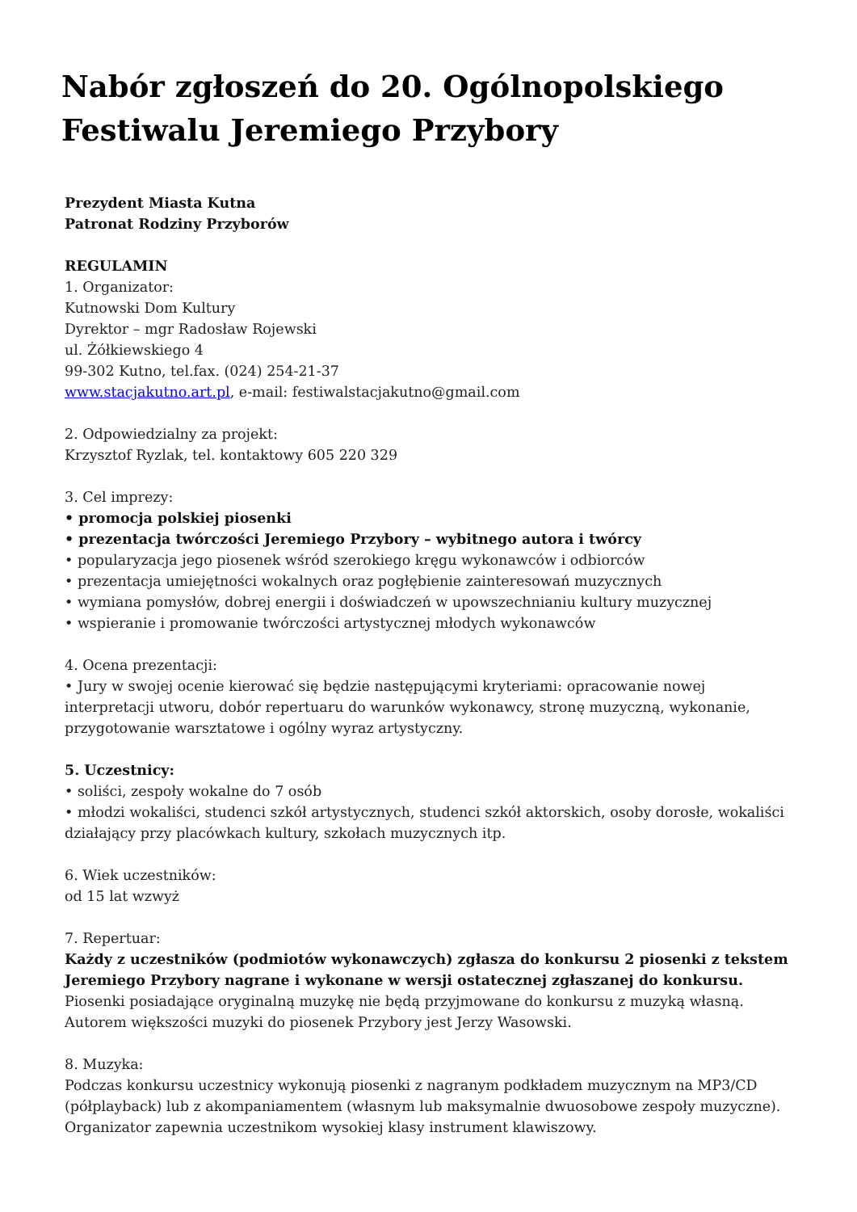Nabór zgłoszeń do 20. Ogólnopolskiego Festiwalu Jeremiego Przybory
Prezydent Miasta Kutna
Patronat Rodziny Przyborów
REGULAMIN
1. Organizator:
Kutnowski Dom Kultury
Dyrektor – mgr Radosław Rojewski
ul. Żółkiewskiego 4
99-302 Kutno, tel.fax. (024) 254-21-37
www.stacjakutno.art.pl, e-mail: festiwalstacjakutno@gmail.com
2. Odpowiedzialny za projekt:
Krzysztof Ryzlak, tel. kontaktowy 605 220 329
3. Cel imprezy:
• promocja polskiej piosenki
• prezentacja twórczości Jeremiego Przybory – wybitnego autora i twórcy
• popularyzacja jego piosenek wśród szerokiego kręgu wykonawców i odbiorców
• prezentacja umiejętności wokalnych oraz pogłębienie zainteresowań muzycznych
• wymiana pomysłów, dobrej energii i doświadczeń w upowszechnianiu kultury muzycznej
• wspieranie i promowanie twórczości artystycznej młodych wykonawców
4. Ocena prezentacji:
• Jury w swojej ocenie kierować się będzie następującymi kryteriami: opracowanie nowej interpretacji utworu, dobór repertuaru do warunków wykonawcy, stronę muzyczną, wykonanie, przygotowanie warsztatowe i ogólny wyraz artystyczny.
5. Uczestnicy:
• soliści, zespoły wokalne do 7 osób
• młodzi wokaliści, studenci szkół artystycznych, studenci szkół aktorskich, osoby dorosłe, wokaliści działający przy placówkach kultury, szkołach muzycznych itp.
6. Wiek uczestników:
od 15 lat wzwyż
7. Repertuar:
Każdy z uczestników (podmiotów wykonawczych) zgłasza do konkursu 2 piosenki z tekstem Jeremiego Przybory nagrane i wykonane w wersji ostatecznej zgłaszanej do konkursu. Piosenki posiadające oryginalną muzykę nie będą przyjmowane do konkursu z muzyką własną. Autorem większości muzyki do piosenek Przybory jest Jerzy Wasowski.
8. Muzyka:
Podczas konkursu uczestnicy wykonują piosenki z nagranym podkładem muzycznym na MP3/CD (półplayback) lub z akompaniamentem (własnym lub maksymalnie dwuosobowe zespoły muzyczne). Organizator zapewnia uczestnikom wysokiej klasy instrument klawiszowy.